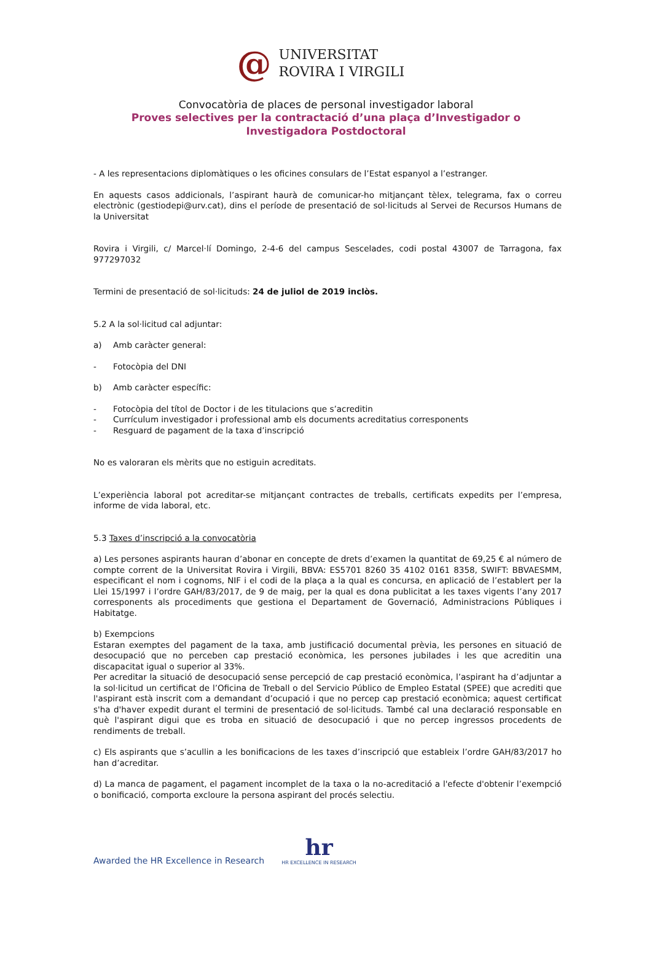@
UNIVERSITAT
ROVIRA I VIRGILI
Convocatòria de places de personal investigador laboral
Proves selectives per la contractació d’una plaça d’Investigador o
Investigadora Postdoctoral
- A les representacions diplomàtiques o les oficines consulars de l’Estat espanyol a l’estranger.
En aquests casos addicionals, l’aspirant haurà de comunicar-ho mitjançant tèlex, telegrama, fax o correu electrònic (gestiodepi@urv.cat), dins el període de presentació de sol·licituds al Servei de Recursos Humans de la Universitat
Rovira i Virgili, c/ Marcel·lí Domingo, 2-4-6 del campus Sescelades, codi postal 43007 de Tarragona, fax 977297032
Termini de presentació de sol·licituds: 24 de juliol de 2019 inclòs.
5.2 A la sol·licitud cal adjuntar:
a) Amb caràcter general:
- Fotocòpia del DNI
b) Amb caràcter específic:
- Fotocòpia del títol de Doctor i de les titulacions que s’acreditin
- Currículum investigador i professional amb els documents acreditatius corresponents
- Resguard de pagament de la taxa d’inscripció
No es valoraran els mèrits que no estiguin acreditats.
L’experiència laboral pot acreditar-se mitjançant contractes de treballs, certificats expedits per l’empresa, informe de vida laboral, etc.
5.3 Taxes d’inscripció a la convocatòria
a) Les persones aspirants hauran d’abonar en concepte de drets d’examen la quantitat de 69,25 € al número de compte corrent de la Universitat Rovira i Virgili, BBVA: ES5701 8260 35 4102 0161 8358, SWIFT: BBVAESMM, especificant el nom i cognoms, NIF i el codi de la plaça a la qual es concursa, en aplicació de l’establert per la Llei 15/1997 i l’ordre GAH/83/2017, de 9 de maig, per la qual es dona publicitat a les taxes vigents l’any 2017 corresponents als procediments que gestiona el Departament de Governació, Administracions Públiques i Habitatge.
b) Exempcions
Estaran exemptes del pagament de la taxa, amb justificació documental prèvia, les persones en situació de desocupació que no perceben cap prestació econòmica, les persones jubilades i les que acreditin una discapacitat igual o superior al 33%.
Per acreditar la situació de desocupació sense percepció de cap prestació econòmica, l’aspirant ha d’adjuntar a la sol·licitud un certificat de l’Oficina de Treball o del Servicio Público de Empleo Estatal (SPEE) que acrediti que l'aspirant està inscrit com a demandant d’ocupació i que no percep cap prestació econòmica; aquest certificat s'ha d'haver expedit durant el termini de presentació de sol·licituds. També cal una declaració responsable en què l'aspirant digui que es troba en situació de desocupació i que no percep ingressos procedents de rendiments de treball.
c) Els aspirants que s’acullin a les bonificacions de les taxes d’inscripció que estableix l’ordre GAH/83/2017 ho han d’acreditar.
d) La manca de pagament, el pagament incomplet de la taxa o la no-acreditació a l'efecte d'obtenir l’exempció o bonificació, comporta excloure la persona aspirant del procés selectiu.
Awarded the HR Excellence in Research
hr
HR EXCELLENCE IN RESEARCH